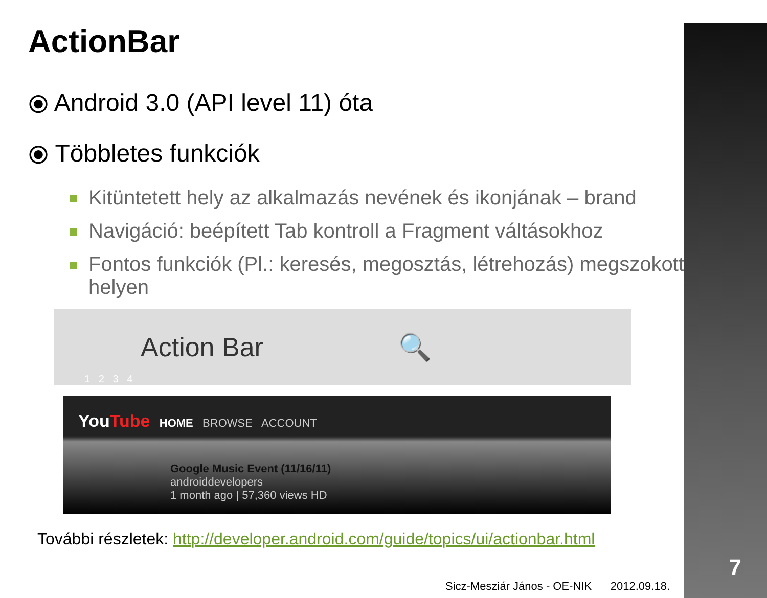ActionBar
⦿ Android 3.0 (API level 11) óta
⦿ Többletes funkciók
Kitüntetett hely az alkalmazás nevének és ikonjának – brand
Navigáció: beépített Tab kontroll a Fragment váltásokhoz
Fontos funkciók (Pl.: keresés, megosztás, létrehozás) megszokott helyen
Action Bar 🔍
1 2 3 4
YouTube HOME BROWSE ACCOUNT
Google Music Event (11/16/11)
androiddevelopers
1 month ago | 57,360 views HD
További részletek: http://developer.android.com/guide/topics/ui/actionbar.html
Sicz-Mesziár János - OE-NIK 2012.09.18.
7